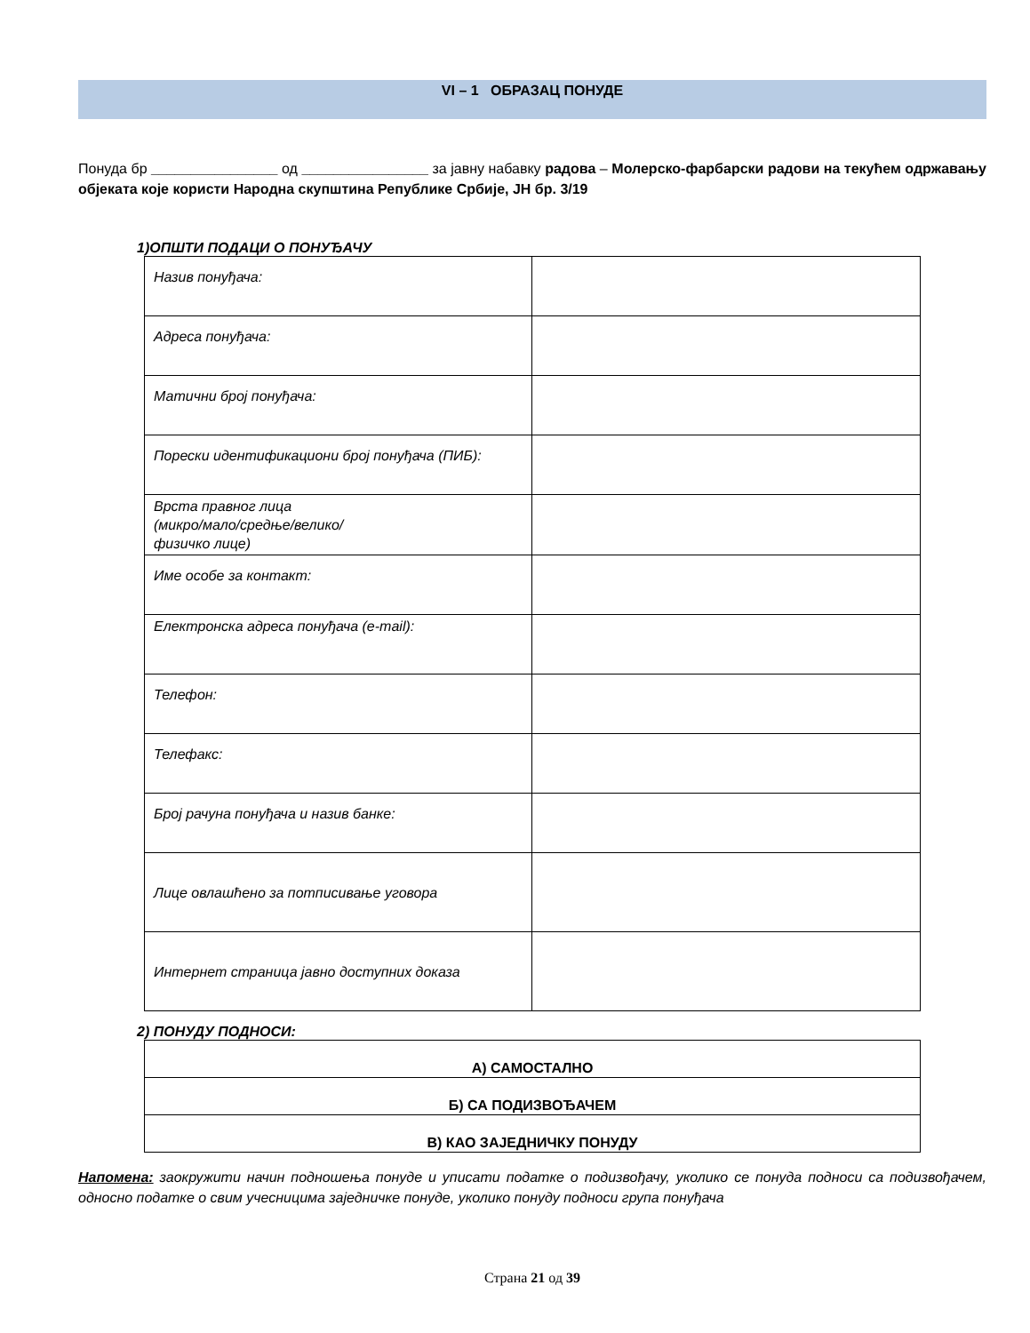VI – 1 ОБРАЗАЦ ПОНУДЕ
Понуда бр ________________ од ________________ за јавну набавку радова – Молерско-фарбарски радови на текућем одржавању објеката које користи Народна скупштина Републике Србије, ЈН бр. 3/19
1)ОПШТИ ПОДАЦИ О ПОНУЂАЧУ
| Назив понуђача: | |
| Адреса понуђача: | |
| Матични број понуђача: | |
| Порески идентификациони број понуђача (ПИБ): | |
| Врста правног лица (микро/мало/средње/велико/ физичко лице) | |
| Име особе за контакт: | |
| Електронска адреса понуђача (e-mail): | |
| Телефон: | |
| Телефакс: | |
| Број рачуна понуђача и назив банке: | |
| Лице овлашћено за потписивање уговора | |
| Интернет страница јавно доступних доказа | |
2) ПОНУДУ ПОДНОСИ:
| А) САМОСТАЛНО |
| Б) СА ПОДИЗВОЂАЧЕМ |
| В) КАО ЗАЈЕДНИЧКУ ПОНУДУ |
Напомена: заокружити начин подношења понуде и уписати податке о подизвођачу, уколико се понуда подноси са подизвођачем, односно податке о свим учесницима заједничке понуде, уколико понуду подноси група понуђача
Страна 21 од 39